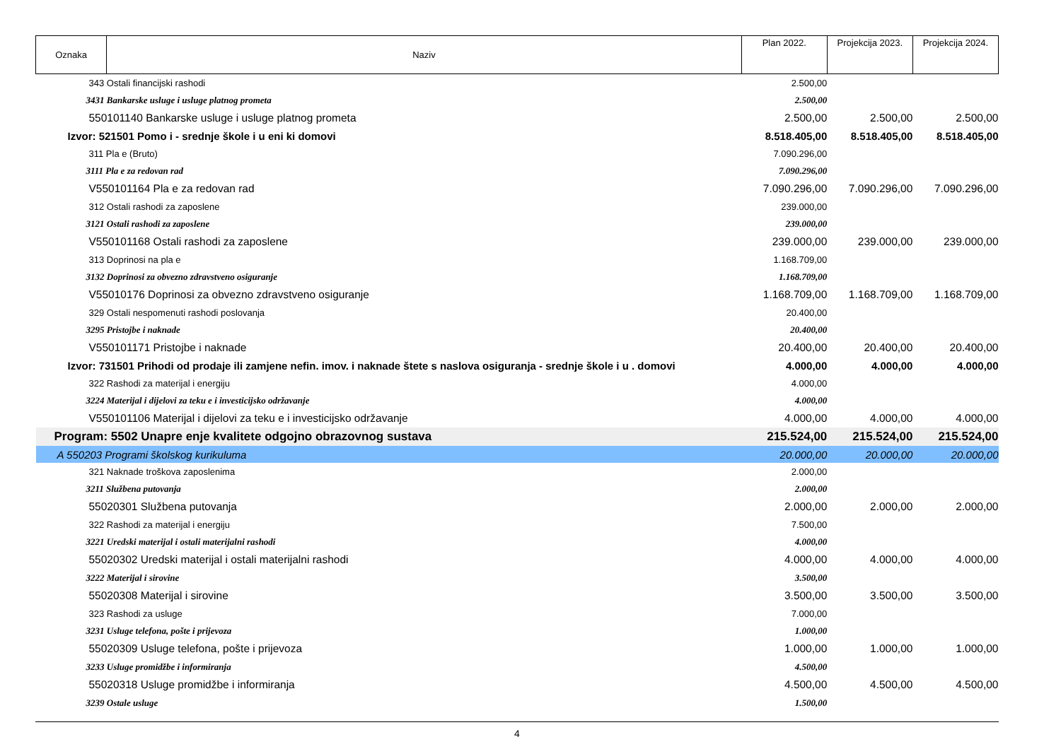| Oznaka | Naziv | Plan 2022. | Projekcija 2023. | Projekcija 2024. |
| --- | --- | --- | --- | --- |
| 343 Ostali financijski rashodi | | 2.500,00 | | |
| 3431 Bankarske usluge i usluge platnog prometa | | 2.500,00 | | |
| 550101140 Bankarske usluge i usluge platnog prometa | | 2.500,00 | 2.500,00 | 2.500,00 |
| Izvor: 521501 Pomo i - srednje škole i u eni ki domovi | | 8.518.405,00 | 8.518.405,00 | 8.518.405,00 |
| 311 Pla e (Bruto) | | 7.090.296,00 | | |
| 3111 Pla e za redovan rad | | 7.090.296,00 | | |
| V550101164 Pla e za redovan rad | | 7.090.296,00 | 7.090.296,00 | 7.090.296,00 |
| 312 Ostali rashodi za zaposlene | | 239.000,00 | | |
| 3121 Ostali rashodi za zaposlene | | 239.000,00 | | |
| V550101168 Ostali rashodi za zaposlene | | 239.000,00 | 239.000,00 | 239.000,00 |
| 313 Doprinosi na pla e | | 1.168.709,00 | | |
| 3132 Doprinosi za obvezno zdravstveno osiguranje | | 1.168.709,00 | | |
| V55010176 Doprinosi za obvezno zdravstveno osiguranje | | 1.168.709,00 | 1.168.709,00 | 1.168.709,00 |
| 329 Ostali nespomenuti rashodi poslovanja | | 20.400,00 | | |
| 3295 Pristojbe i naknade | | 20.400,00 | | |
| V550101171 Pristojbe i naknade | | 20.400,00 | 20.400,00 | 20.400,00 |
| Izvor: 731501 Prihodi od prodaje ili zamjene nefin. imov. i naknade štete s naslova osiguranja - srednje škole i u . domovi | | 4.000,00 | 4.000,00 | 4.000,00 |
| 322 Rashodi za materijal i energiju | | 4.000,00 | | |
| 3224 Materijal i dijelovi za teku e i investicijsko održavanje | | 4.000,00 | | |
| V550101106 Materijal i dijelovi za teku e i investicijsko održavanje | | 4.000,00 | 4.000,00 | 4.000,00 |
| Program: 5502 Unapre enje kvalitete odgojno obrazovnog sustava | | 215.524,00 | 215.524,00 | 215.524,00 |
| A 550203 Programi školskog kurikuluma | | 20.000,00 | 20.000,00 | 20.000,00 |
| 321 Naknade troškova zaposlenima | | 2.000,00 | | |
| 3211 Službena putovanja | | 2.000,00 | | |
| 55020301 Službena putovanja | | 2.000,00 | 2.000,00 | 2.000,00 |
| 322 Rashodi za materijal i energiju | | 7.500,00 | | |
| 3221 Uredski materijal i ostali materijalni rashodi | | 4.000,00 | | |
| 55020302 Uredski materijal i ostali materijalni rashodi | | 4.000,00 | 4.000,00 | 4.000,00 |
| 3222 Materijal i sirovine | | 3.500,00 | | |
| 55020308 Materijal i sirovine | | 3.500,00 | 3.500,00 | 3.500,00 |
| 323 Rashodi za usluge | | 7.000,00 | | |
| 3231 Usluge telefona, pošte i prijevoza | | 1.000,00 | | |
| 55020309 Usluge telefona, pošte i prijevoza | | 1.000,00 | 1.000,00 | 1.000,00 |
| 3233 Usluge promidžbe i informiranja | | 4.500,00 | | |
| 55020318 Usluge promidžbe i informiranja | | 4.500,00 | 4.500,00 | 4.500,00 |
| 3239 Ostale usluge | | 1.500,00 | | |
4